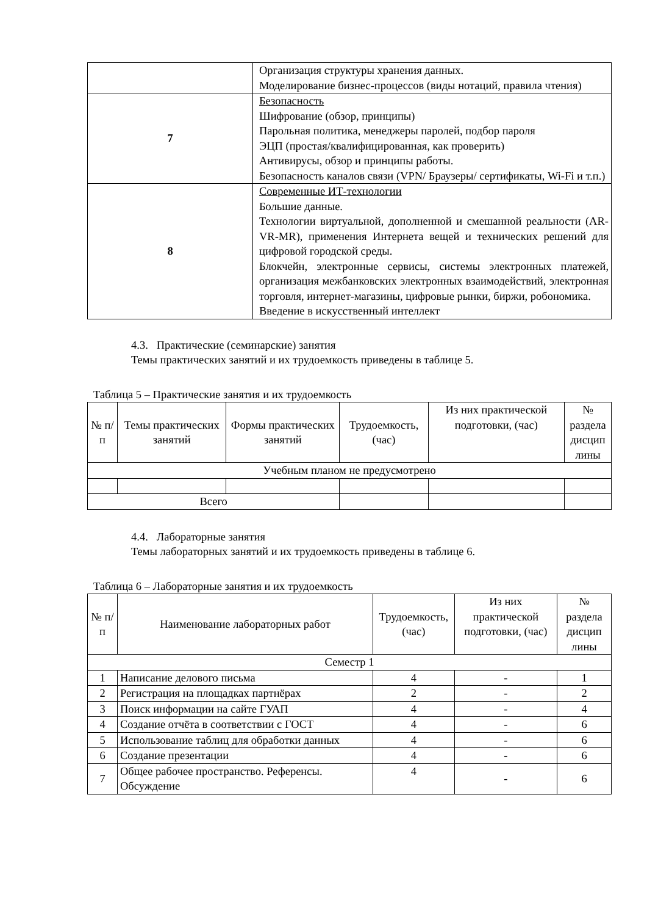| | Организация структуры хранения данных. Моделирование бизнес-процессов (виды нотаций, правила чтения) |
| 7 | Безопасность Шифрование (обзор, принципы) Парольная политика, менеджеры паролей, подбор пароля ЭЦП (простая/квалифицированная, как проверить) Антивирусы, обзор и принципы работы. Безопасность каналов связи (VPN/ Браузеры/ сертификаты, Wi-Fi и т.п.) |
| 8 | Современные ИТ-технологии Большие данные. Технологии виртуальной, дополненной и смешанной реальности (AR-VR-MR), применения Интернета вещей и технических решений для цифровой городской среды. Блокчейн, электронные сервисы, системы электронных платежей, организация межбанковских электронных взаимодействий, электронная торговля, интернет-магазины, цифровые рынки, биржи, робономика. Введение в искусственный интеллект |
4.3. Практические (семинарские) занятия
Темы практических занятий и их трудоемкость приведены в таблице 5.
Таблица 5 – Практические занятия и их трудоемкость
| № п/п | Темы практических занятий | Формы практических занятий | Трудоемкость, (час) | Из них практической подготовки, (час) | № раздела дисцип лины |
| --- | --- | --- | --- | --- | --- |
| Учебным планом не предусмотрено | | | | | |
| Всего | | | | | |
4.4. Лабораторные занятия
Темы лабораторных занятий и их трудоемкость приведены в таблице 6.
Таблица 6 – Лабораторные занятия и их трудоемкость
| № п/п | Наименование лабораторных работ | Трудоемкость, (час) | Из них практической подготовки, (час) | № раздела дисцип лины |
| --- | --- | --- | --- | --- |
| Семестр 1 | | | | |
| 1 | Написание делового письма | 4 | - | 1 |
| 2 | Регистрация на площадках партнёрах | 2 | - | 2 |
| 3 | Поиск информации на сайте ГУАП | 4 | - | 4 |
| 4 | Создание отчёта в соответствии с ГОСТ | 4 | - | 6 |
| 5 | Использование таблиц для обработки данных | 4 | - | 6 |
| 6 | Создание презентации | 4 | - | 6 |
| 7 | Общее рабочее пространство. Референсы. Обсуждение | 4 | - | 6 |